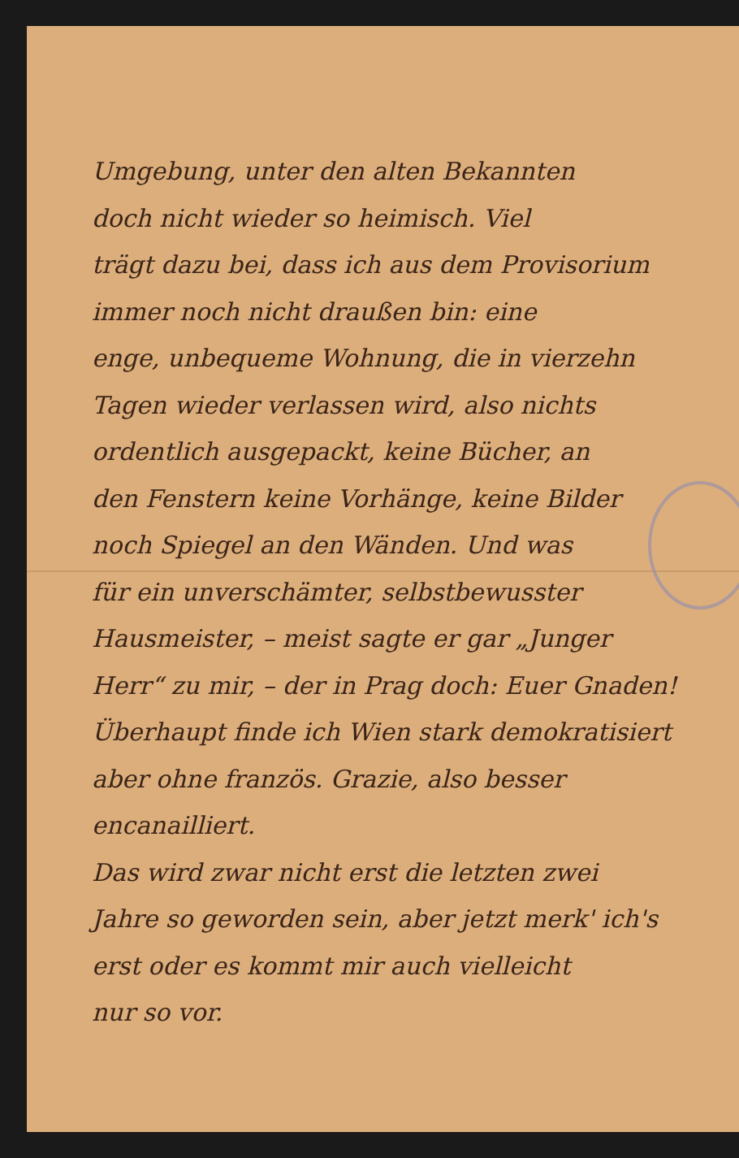Umgebung, unter den alten Bekannten
doch nicht wieder so heimisch. Viel
trägt dazu bei, dass ich aus dem Provisorium
immer noch nicht draußen bin: eine
enge, unbequeme Wohnung, die in vierzehn
Tagen wieder verlassen wird, also nichts
ordentlich ausgepackt, keine Bücher, an
den Fenstern keine Vorhänge, keine Bilder
noch Spiegel an den Wänden. Und was
für ein unverschämter, selbstbewusster
Hausmeister, – meist sagte er gar „Junger
Herr“ zu mir, – der in Prag doch: Euer Gnaden!
Überhaupt finde ich Wien stark demokratisiert
aber ohne französ. Grazie, also besser encanailliert.
Das wird zwar nicht erst die letzten zwei
Jahre so geworden sein, aber jetzt merk' ich's
erst oder es kommt mir auch vielleicht
nur so vor.